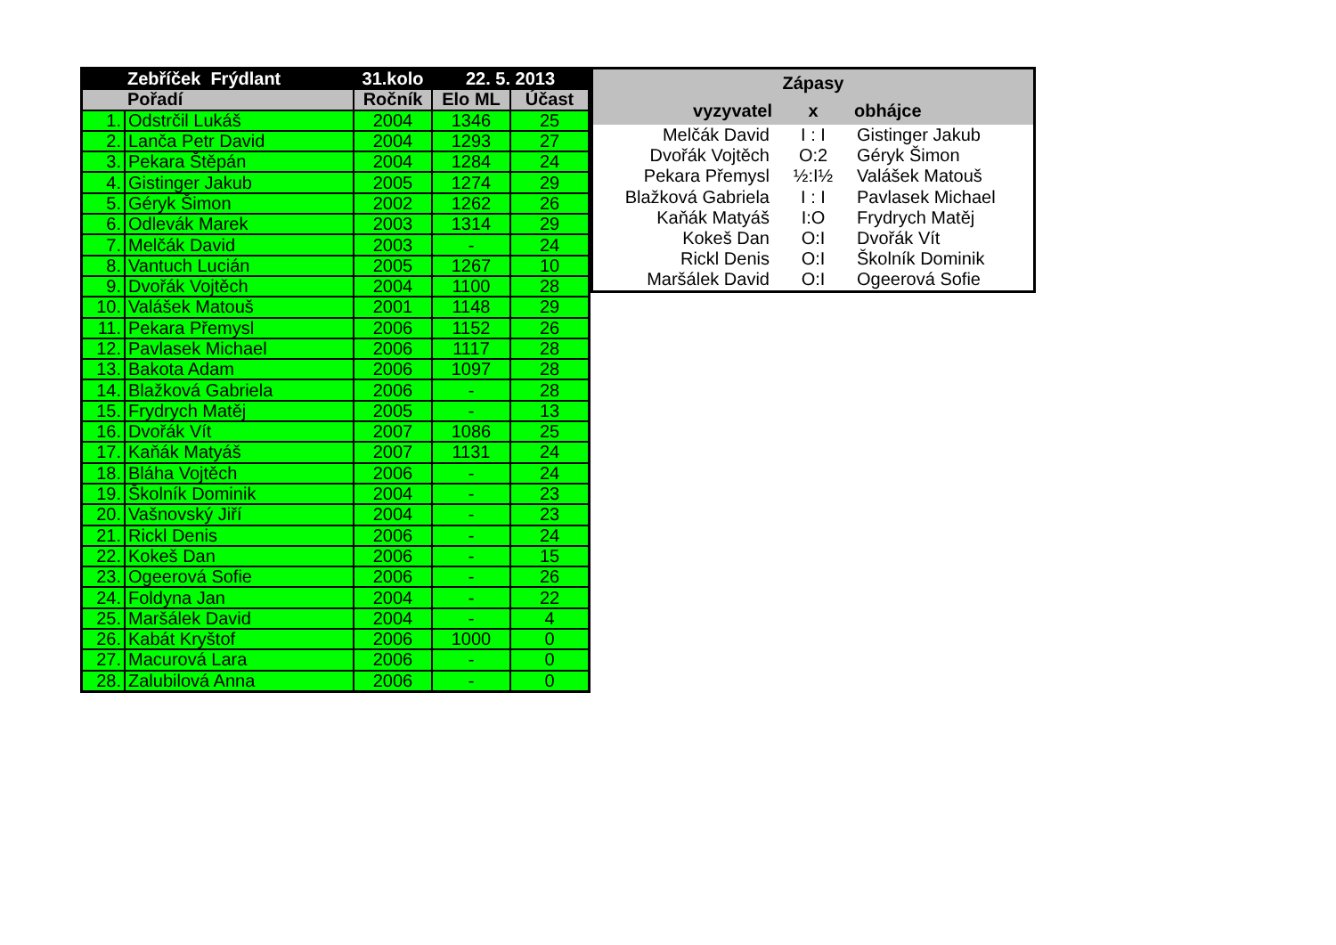| Zebříček Frýdlant | | 31.kolo | 22. 5. 2013 | |
| --- | --- | --- | --- | --- |
| Pořadí | | Ročník | Elo ML | Účast |
| 1. | Odstrčil Lukáš | 2004 | 1346 | 25 |
| 2. | Lanča Petr David | 2004 | 1293 | 27 |
| 3. | Pekara Štěpán | 2004 | 1284 | 24 |
| 4. | Gistinger Jakub | 2005 | 1274 | 29 |
| 5. | Géryk Šimon | 2002 | 1262 | 26 |
| 6. | Odlevák Marek | 2003 | 1314 | 29 |
| 7. | Melčák David | 2003 | - | 24 |
| 8. | Vantuch Lucián | 2005 | 1267 | 10 |
| 9. | Dvořák Vojtěch | 2004 | 1100 | 28 |
| 10. | Valášek Matouš | 2001 | 1148 | 29 |
| 11. | Pekara Přemysl | 2006 | 1152 | 26 |
| 12. | Pavlasek Michael | 2006 | 1117 | 28 |
| 13. | Bakota Adam | 2006 | 1097 | 28 |
| 14. | Blažková Gabriela | 2006 | - | 28 |
| 15. | Frydrych Matěj | 2005 | - | 13 |
| 16. | Dvořák Vít | 2007 | 1086 | 25 |
| 17. | Kaňák Matyáš | 2007 | 1131 | 24 |
| 18. | Bláha Vojtěch | 2006 | - | 24 |
| 19. | Školník Dominik | 2004 | - | 23 |
| 20. | Vašnovský Jiří | 2004 | - | 23 |
| 21. | Rickl Denis | 2006 | - | 24 |
| 22. | Kokeš Dan | 2006 | - | 15 |
| 23. | Ogeerová Sofie | 2006 | - | 26 |
| 24. | Foldyna Jan | 2004 | - | 22 |
| 25. | Maršálek David | 2004 | - | 4 |
| 26. | Kabát Kryštof | 2006 | 1000 | 0 |
| 27. | Macurová Lara | 2006 | - | 0 |
| 28. | Zalubilová Anna | 2006 | - | 0 |
| Zápasy | | |
| --- | --- | --- |
| vyzyvatel | x | obhájce |
| Melčák David | I : I | Gistinger Jakub |
| Dvořák Vojtěch | O:2 | Géryk Šimon |
| Pekara Přemysl | ½:I½ | Valášek Matouš |
| Blažková Gabriela | I : I | Pavlasek Michael |
| Kaňák Matyáš | I:O | Frydrych Matěj |
| Kokeš Dan | O:I | Dvořák Vít |
| Rickl Denis | O:I | Školník Dominik |
| Maršálek David | O:I | Ogeerová Sofie |